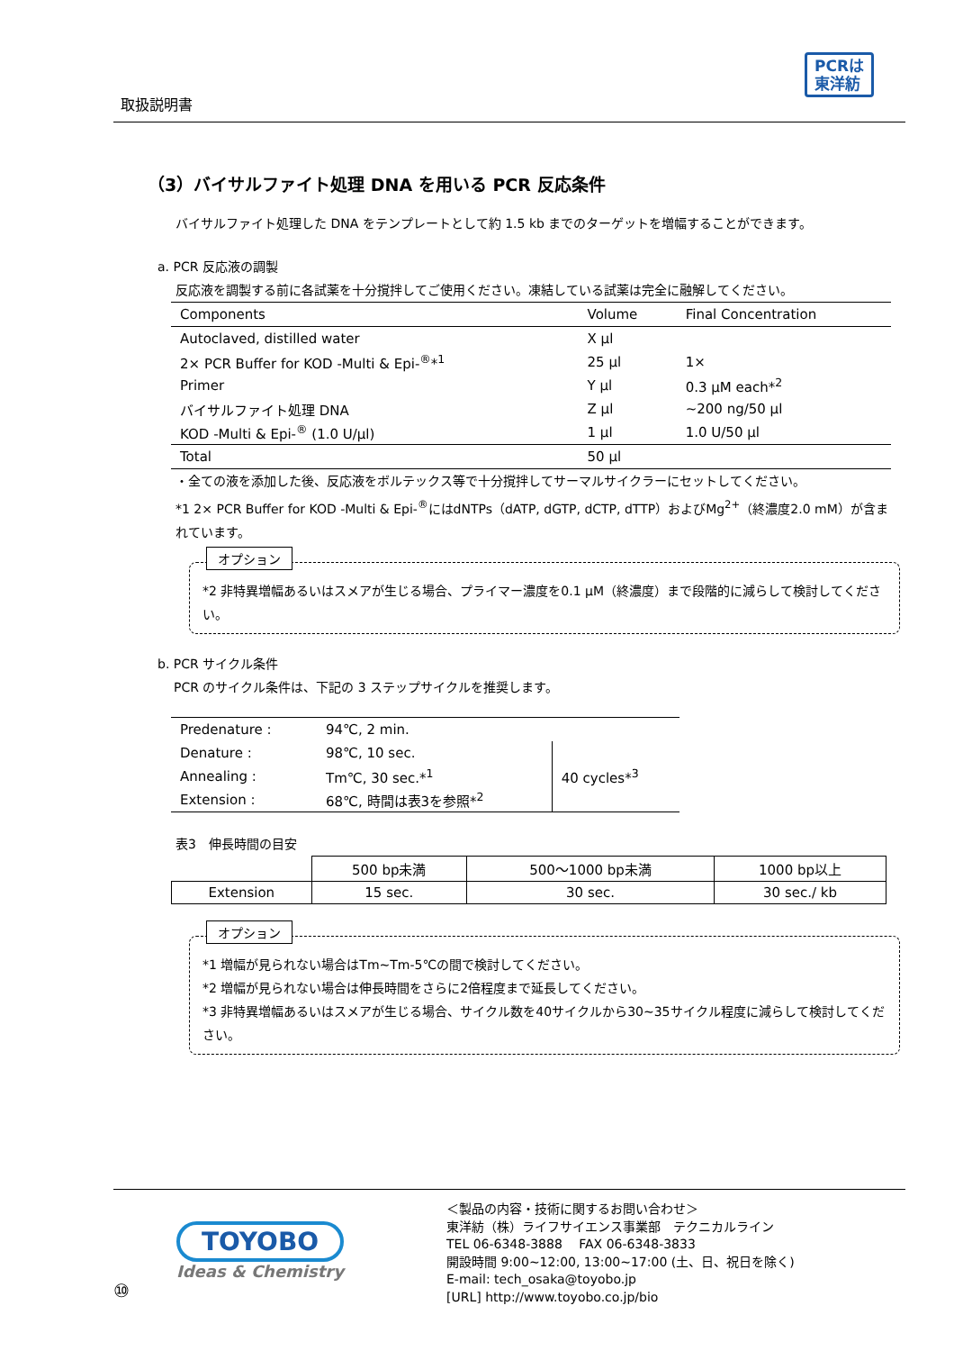取扱説明書
PCRは
東洋紡
（3）バイサルファイト処理 DNA を用いる PCR 反応条件
バイサルファイト処理した DNA をテンプレートとして約 1.5 kb までのターゲットを増幅することができます。
a. PCR 反応液の調製
反応液を調製する前に各試薬を十分撹拌してご使用ください。凍結している試薬は完全に融解してください。
| Components | Volume | Final Concentration |
| --- | --- | --- |
| Autoclaved, distilled water | X μl | |
| 2× PCR Buffer for KOD -Multi & Epi-<sup>®</sup>*<sup>1</sup> | 25 μl | 1× |
| Primer | Y μl | 0.3 μM each*<sup>2</sup> |
| バイサルファイト処理 DNA | Z μl | ~200 ng/50 μl |
| KOD -Multi & Epi-<sup>®</sup> (1.0 U/μl) | 1 μl | 1.0 U/50 μl |
| Total | 50 μl | |
・全ての液を添加した後、反応液をボルテックス等で十分撹拌してサーマルサイクラーにセットしてください。
*1 2× PCR Buffer for KOD -Multi & Epi-<sup>®</sup>にはdNTPs（dATP, dGTP, dCTP, dTTP）およびMg<sup>2+</sup>（終濃度2.0 mM）が含まれています。
オプション
*2 非特異増幅あるいはスメアが生じる場合、プライマー濃度を0.1 μM（終濃度）まで段階的に減らして検討してください。
b. PCR サイクル条件
PCR のサイクル条件は、下記の 3 ステップサイクルを推奨します。
| Predenature : | 94℃, 2 min. | |
| Denature : | 98℃, 10 sec. | 40 cycles*<sup>3</sup> |
| Annealing : | Tm℃, 30 sec.*<sup>1</sup> | |
| Extension : | 68℃, 時間は表3を参照*<sup>2</sup> | |
表3　伸長時間の目安
| | 500 bp未満 | 500～1000 bp未満 | 1000 bp以上 |
| Extension | 15 sec. | 30 sec. | 30 sec./ kb |
オプション
*1 増幅が見られない場合はTm~Tm-5℃の間で検討してください。
*2 増幅が見られない場合は伸長時間をさらに2倍程度まで延長してください。
*3 非特異増幅あるいはスメアが生じる場合、サイクル数を40サイクルから30~35サイクル程度に減らして検討してください。
⑩
TOYOBO
Ideas & Chemistry
＜製品の内容・技術に関するお問い合わせ＞
東洋紡（株）ライフサイエンス事業部　テクニカルライン
TEL 06-6348-3888　 FAX 06-6348-3833
開設時間 9:00~12:00, 13:00~17:00 (土、日、祝日を除く)
E-mail: tech_osaka@toyobo.jp
[URL] http://www.toyobo.co.jp/bio